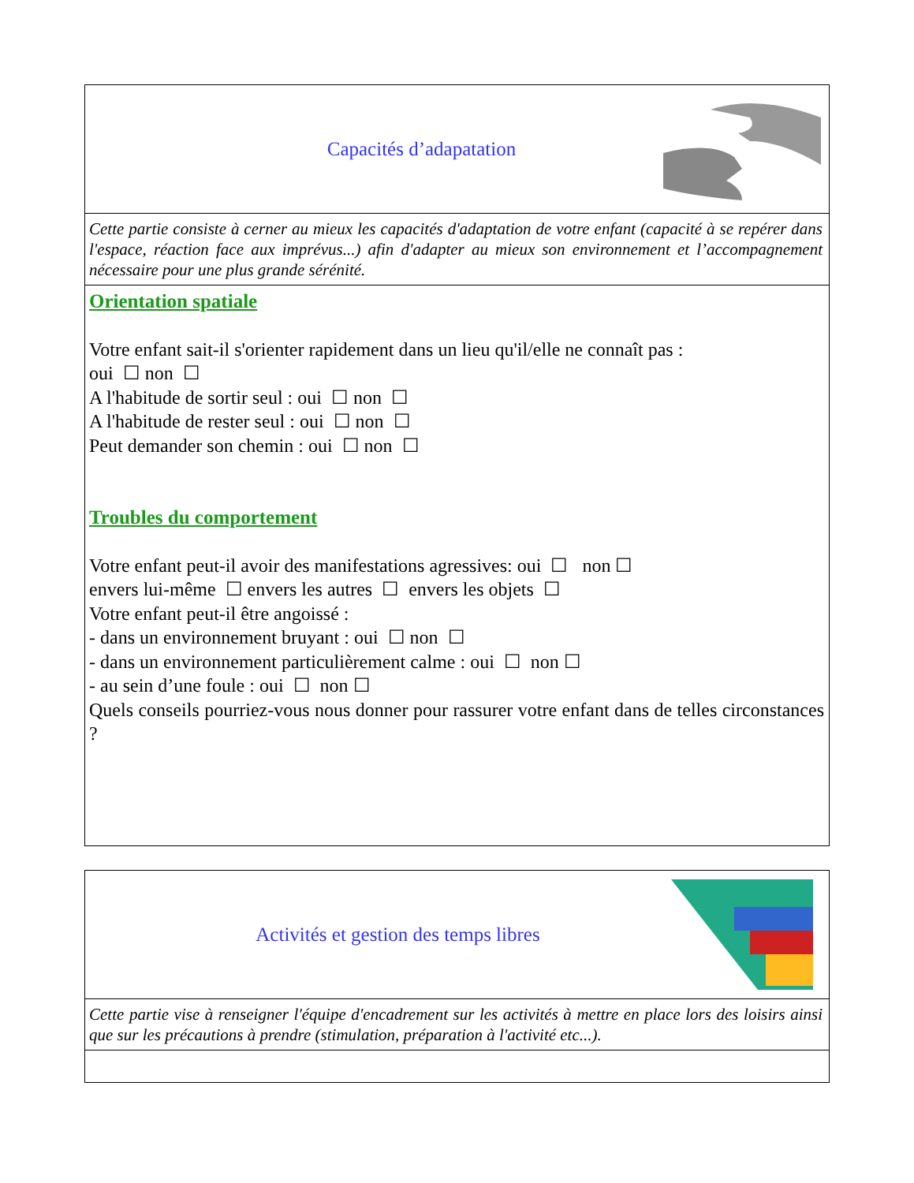Capacités d’adapatation
Cette partie consiste à cerner au mieux les capacités d'adaptation de votre enfant (capacité à se repérer dans l'espace, réaction face aux imprévus...) afin d'adapter au mieux son environnement et l’accompagnement nécessaire pour une plus grande sérénité.
Orientation spatiale
Votre enfant sait-il s'orienter rapidement dans un lieu qu'il/elle ne connaît pas :
oui ☐ non ☐
A l'habitude de sortir seul : oui ☐ non ☐
A l'habitude de rester seul : oui ☐ non ☐
Peut demander son chemin : oui ☐ non ☐
Troubles du comportement
Votre enfant peut-il avoir des manifestations agressives: oui ☐ non ☐
envers lui-même ☐ envers les autres ☐ envers les objets ☐
Votre enfant peut-il être angoissé :
- dans un environnement bruyant : oui ☐ non ☐
- dans un environnement particulièrement calme : oui ☐ non ☐
- au sein d’une foule : oui ☐ non ☐
Quels conseils pourriez-vous nous donner pour rassurer votre enfant dans de telles circonstances ?
Activités et gestion des temps libres
Cette partie vise à renseigner l'équipe d'encadrement sur les activités à mettre en place lors des loisirs ainsi que sur les précautions à prendre (stimulation, préparation à l'activité etc...).